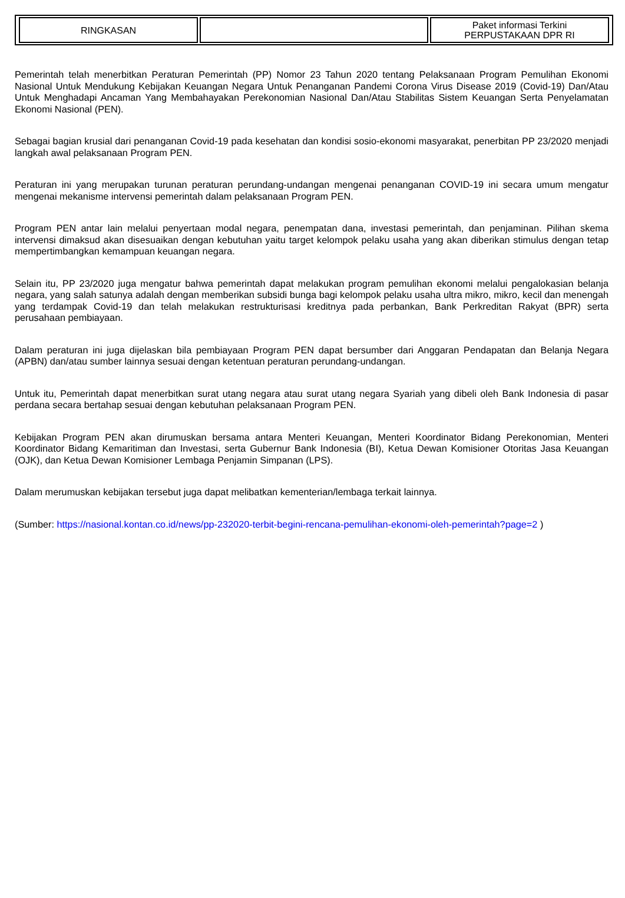| RINGKASAN | | Paket informasi Terkini PERPUSTAKAAN DPR RI |
Pemerintah telah menerbitkan Peraturan Pemerintah (PP) Nomor 23 Tahun 2020 tentang Pelaksanaan Program Pemulihan Ekonomi Nasional Untuk Mendukung Kebijakan Keuangan Negara Untuk Penanganan Pandemi Corona Virus Disease 2019 (Covid-19) Dan/Atau Untuk Menghadapi Ancaman Yang Membahayakan Perekonomian Nasional Dan/Atau Stabilitas Sistem Keuangan Serta Penyelamatan Ekonomi Nasional (PEN).
Sebagai bagian krusial dari penanganan Covid-19 pada kesehatan dan kondisi sosio-ekonomi masyarakat, penerbitan PP 23/2020 menjadi langkah awal pelaksanaan Program PEN.
Peraturan ini yang merupakan turunan peraturan perundang-undangan mengenai penanganan COVID-19 ini secara umum mengatur mengenai mekanisme intervensi pemerintah dalam pelaksanaan Program PEN.
Program PEN antar lain melalui penyertaan modal negara, penempatan dana, investasi pemerintah, dan penjaminan. Pilihan skema intervensi dimaksud akan disesuaikan dengan kebutuhan yaitu target kelompok pelaku usaha yang akan diberikan stimulus dengan tetap mempertimbangkan kemampuan keuangan negara.
Selain itu, PP 23/2020 juga mengatur bahwa pemerintah dapat melakukan program pemulihan ekonomi melalui pengalokasian belanja negara, yang salah satunya adalah dengan memberikan subsidi bunga bagi kelompok pelaku usaha ultra mikro, mikro, kecil dan menengah yang terdampak Covid-19 dan telah melakukan restrukturisasi kreditnya pada perbankan, Bank Perkreditan Rakyat (BPR) serta perusahaan pembiayaan.
Dalam peraturan ini juga dijelaskan bila pembiayaan Program PEN dapat bersumber dari Anggaran Pendapatan dan Belanja Negara (APBN) dan/atau sumber lainnya sesuai dengan ketentuan peraturan perundang-undangan.
Untuk itu, Pemerintah dapat menerbitkan surat utang negara atau surat utang negara Syariah yang dibeli oleh Bank Indonesia di pasar perdana secara bertahap sesuai dengan kebutuhan pelaksanaan Program PEN.
Kebijakan Program PEN akan dirumuskan bersama antara Menteri Keuangan, Menteri Koordinator Bidang Perekonomian, Menteri Koordinator Bidang Kemaritiman dan Investasi, serta Gubernur Bank Indonesia (BI), Ketua Dewan Komisioner Otoritas Jasa Keuangan (OJK), dan Ketua Dewan Komisioner Lembaga Penjamin Simpanan (LPS).
Dalam merumuskan kebijakan tersebut juga dapat melibatkan kementerian/lembaga terkait lainnya.
(Sumber: https://nasional.kontan.co.id/news/pp-232020-terbit-begini-rencana-pemulihan-ekonomi-oleh-pemerintah?page=2 )